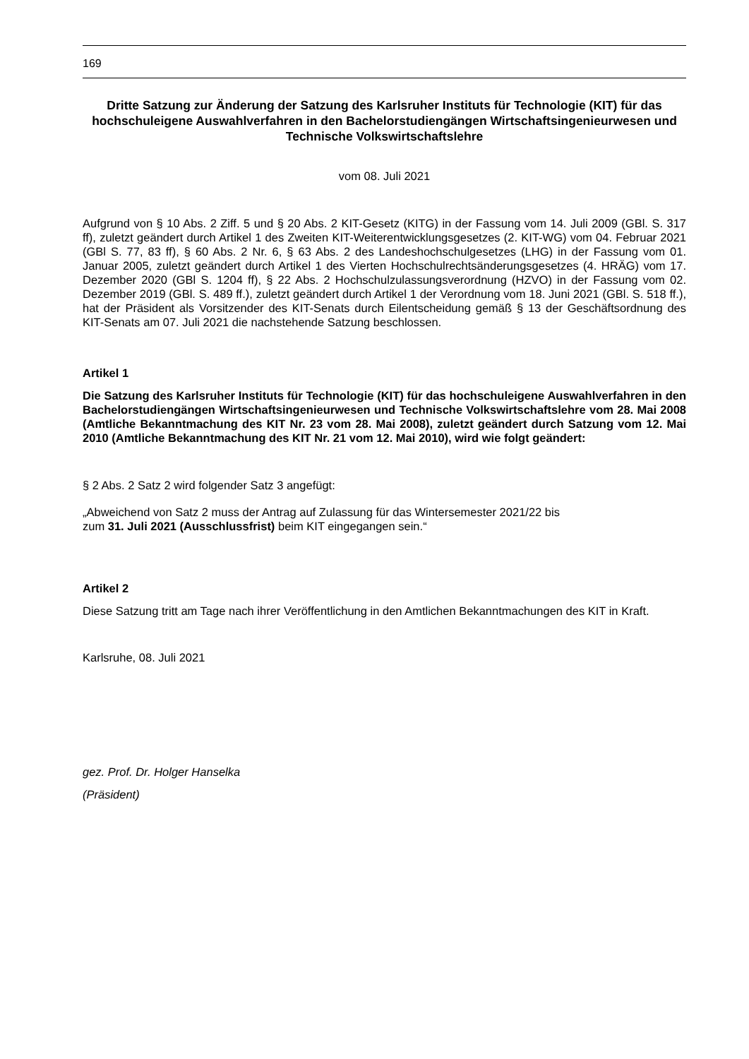169
Dritte Satzung zur Änderung der Satzung des Karlsruher Instituts für Technologie (KIT) für das hochschuleigene Auswahlverfahren in den Bachelorstudiengängen Wirtschaftsingenieurwesen und Technische Volkswirtschaftslehre
vom 08. Juli 2021
Aufgrund von § 10 Abs. 2 Ziff. 5 und § 20 Abs. 2 KIT-Gesetz (KITG) in der Fassung vom 14. Juli 2009 (GBl. S. 317 ff), zuletzt geändert durch Artikel 1 des Zweiten KIT-Weiterentwicklungsgesetzes (2. KIT-WG) vom 04. Februar 2021 (GBl S. 77, 83 ff), § 60 Abs. 2 Nr. 6, § 63 Abs. 2 des Landeshochschulgesetzes (LHG) in der Fassung vom 01. Januar 2005, zuletzt geändert durch Artikel 1 des Vierten Hochschulrechtsänderungsgesetzes (4. HRÄG) vom 17. Dezember 2020 (GBl S. 1204 ff), § 22 Abs. 2 Hochschulzulassungsverordnung (HZVO) in der Fassung vom 02. Dezember 2019 (GBl. S. 489 ff.), zuletzt geändert durch Artikel 1 der Verordnung vom 18. Juni 2021 (GBl. S. 518 ff.), hat der Präsident als Vorsitzender des KIT-Senats durch Eilentscheidung gemäß § 13 der Geschäftsordnung des KIT-Senats am 07. Juli 2021 die nachstehende Satzung beschlossen.
Artikel 1
Die Satzung des Karlsruher Instituts für Technologie (KIT) für das hochschuleigene Auswahlverfahren in den Bachelorstudiengängen Wirtschaftsingenieurwesen und Technische Volkswirtschaftslehre vom 28. Mai 2008 (Amtliche Bekanntmachung des KIT Nr. 23 vom 28. Mai 2008), zuletzt geändert durch Satzung vom 12. Mai 2010 (Amtliche Bekanntmachung des KIT Nr. 21 vom 12. Mai 2010), wird wie folgt geändert:
§ 2 Abs. 2 Satz 2 wird folgender Satz 3 angefügt:
„Abweichend von Satz 2 muss der Antrag auf Zulassung für das Wintersemester 2021/22 bis
zum 31. Juli 2021 (Ausschlussfrist) beim KIT eingegangen sein.“
Artikel 2
Diese Satzung tritt am Tage nach ihrer Veröffentlichung in den Amtlichen Bekanntmachungen des KIT in Kraft.
Karlsruhe, 08. Juli 2021
gez. Prof. Dr. Holger Hanselka
(Präsident)